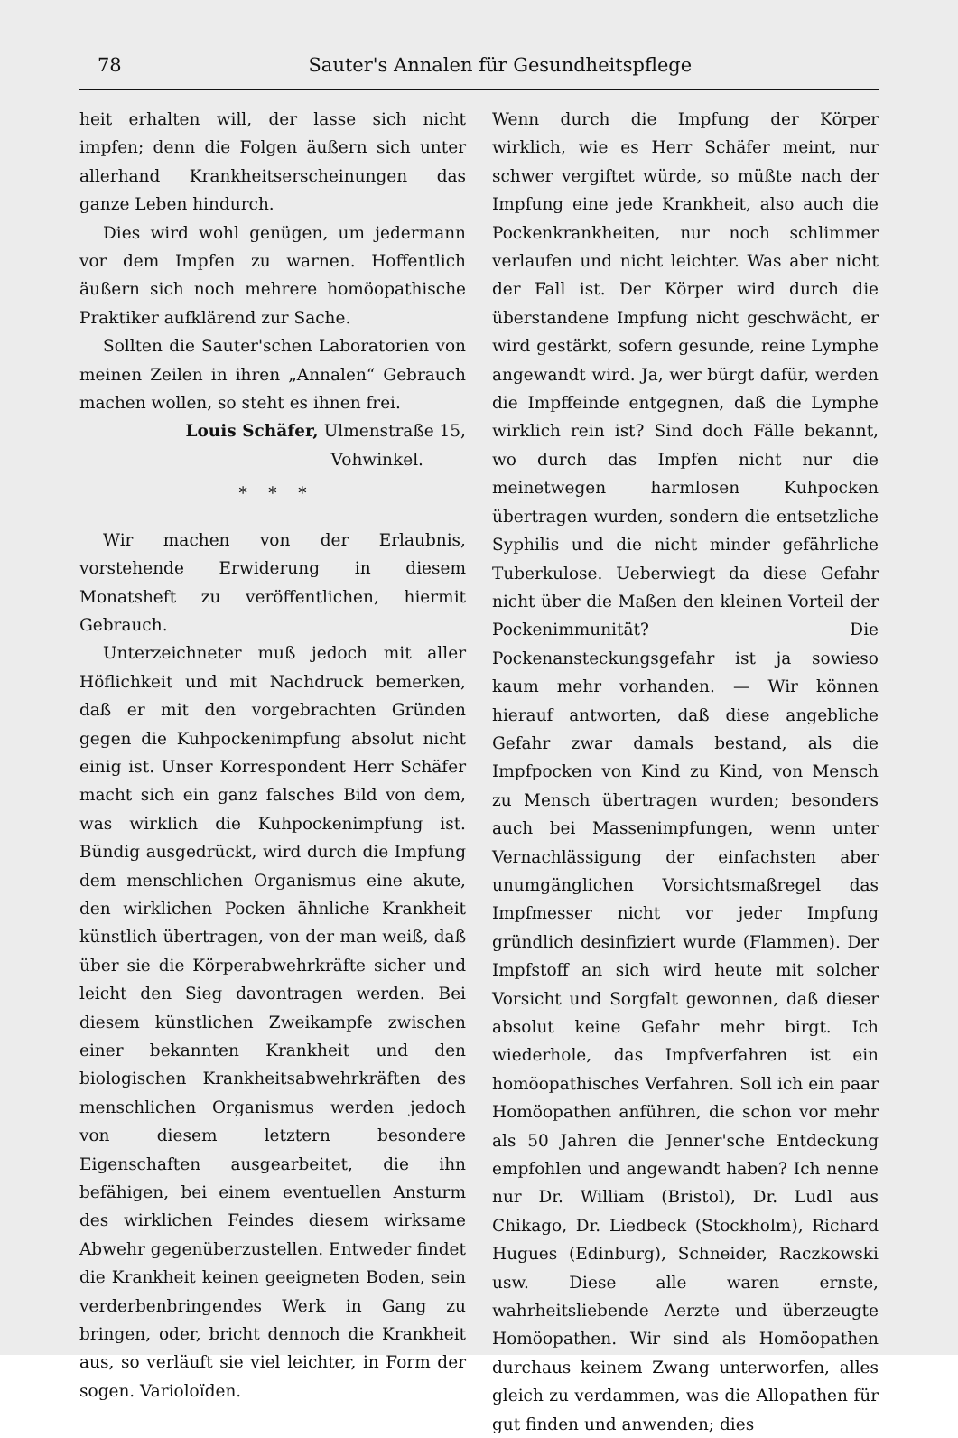78 Sauter's Annalen für Gesundheitspflege
heit erhalten will, der lasse sich nicht impfen; denn die Folgen äußern sich unter allerhand Krankheitserscheinungen das ganze Leben hindurch.
Dies wird wohl genügen, um jedermann vor dem Impfen zu warnen. Hoffentlich äußern sich noch mehrere homöopathische Praktiker aufklärend zur Sache.
Sollten die Sauter'schen Laboratorien von meinen Zeilen in ihren „Annalen“ Gebrauch machen wollen, so steht es ihnen frei.
Louis Schäfer, Ulmenstraße 15,
Vohwinkel.
* * *
Wir machen von der Erlaubnis, vorstehende Erwiderung in diesem Monatsheft zu veröffentlichen, hiermit Gebrauch.
Unterzeichneter muß jedoch mit aller Höflichkeit und mit Nachdruck bemerken, daß er mit den vorgebrachten Gründen gegen die Kuhpockenimpfung absolut nicht einig ist. Unser Korrespondent Herr Schäfer macht sich ein ganz falsches Bild von dem, was wirklich die Kuhpockenimpfung ist. Bündig ausgedrückt, wird durch die Impfung dem menschlichen Organismus eine akute, den wirklichen Pocken ähnliche Krankheit künstlich übertragen, von der man weiß, daß über sie die Körperabwehrkräfte sicher und leicht den Sieg davontragen werden. Bei diesem künstlichen Zweikampfe zwischen einer bekannten Krankheit und den biologischen Krankheitsabwehrkräften des menschlichen Organismus werden jedoch von diesem letztern besondere Eigenschaften ausgearbeitet, die ihn befähigen, bei einem eventuellen Ansturm des wirklichen Feindes diesem wirksame Abwehr gegenüberzustellen. Entweder findet die Krankheit keinen geeigneten Boden, sein verderbenbringendes Werk in Gang zu bringen, oder, bricht dennoch die Krankheit aus, so verläuft sie viel leichter, in Form der sogen. Varioloïden.
Wenn durch die Impfung der Körper wirklich, wie es Herr Schäfer meint, nur schwer vergiftet würde, so müßte nach der Impfung eine jede Krankheit, also auch die Pockenkrankheiten, nur noch schlimmer verlaufen und nicht leichter. Was aber nicht der Fall ist. Der Körper wird durch die überstandene Impfung nicht geschwächt, er wird gestärkt, sofern gesunde, reine Lymphe angewandt wird. Ja, wer bürgt dafür, werden die Impffeinde entgegnen, daß die Lymphe wirklich rein ist? Sind doch Fälle bekannt, wo durch das Impfen nicht nur die meinetwegen harmlosen Kuhpocken übertragen wurden, sondern die entsetzliche Syphilis und die nicht minder gefährliche Tuberkulose. Ueberwiegt da diese Gefahr nicht über die Maßen den kleinen Vorteil der Pockenimmunität? Die Pockenansteckungsgefahr ist ja sowieso kaum mehr vorhanden. — Wir können hierauf antworten, daß diese angebliche Gefahr zwar damals bestand, als die Impfpocken von Kind zu Kind, von Mensch zu Mensch übertragen wurden; besonders auch bei Massenimpfungen, wenn unter Vernachlässigung der einfachsten aber unumgänglichen Vorsichtsmaßregel das Impfmesser nicht vor jeder Impfung gründlich desinfiziert wurde (Flammen). Der Impfstoff an sich wird heute mit solcher Vorsicht und Sorgfalt gewonnen, daß dieser absolut keine Gefahr mehr birgt. Ich wiederhole, das Impfverfahren ist ein homöopathisches Verfahren. Soll ich ein paar Homöopathen anführen, die schon vor mehr als 50 Jahren die Jenner'sche Entdeckung empfohlen und angewandt haben? Ich nenne nur Dr. William (Bristol), Dr. Ludl aus Chikago, Dr. Liedbeck (Stockholm), Richard Hugues (Edinburg), Schneider, Raczkowski usw. Diese alle waren ernste, wahrheitsliebende Aerzte und überzeugte Homöopathen. Wir sind als Homöopathen durchaus keinem Zwang unterworfen, alles gleich zu verdammen, was die Allopathen für gut finden und anwenden; dies